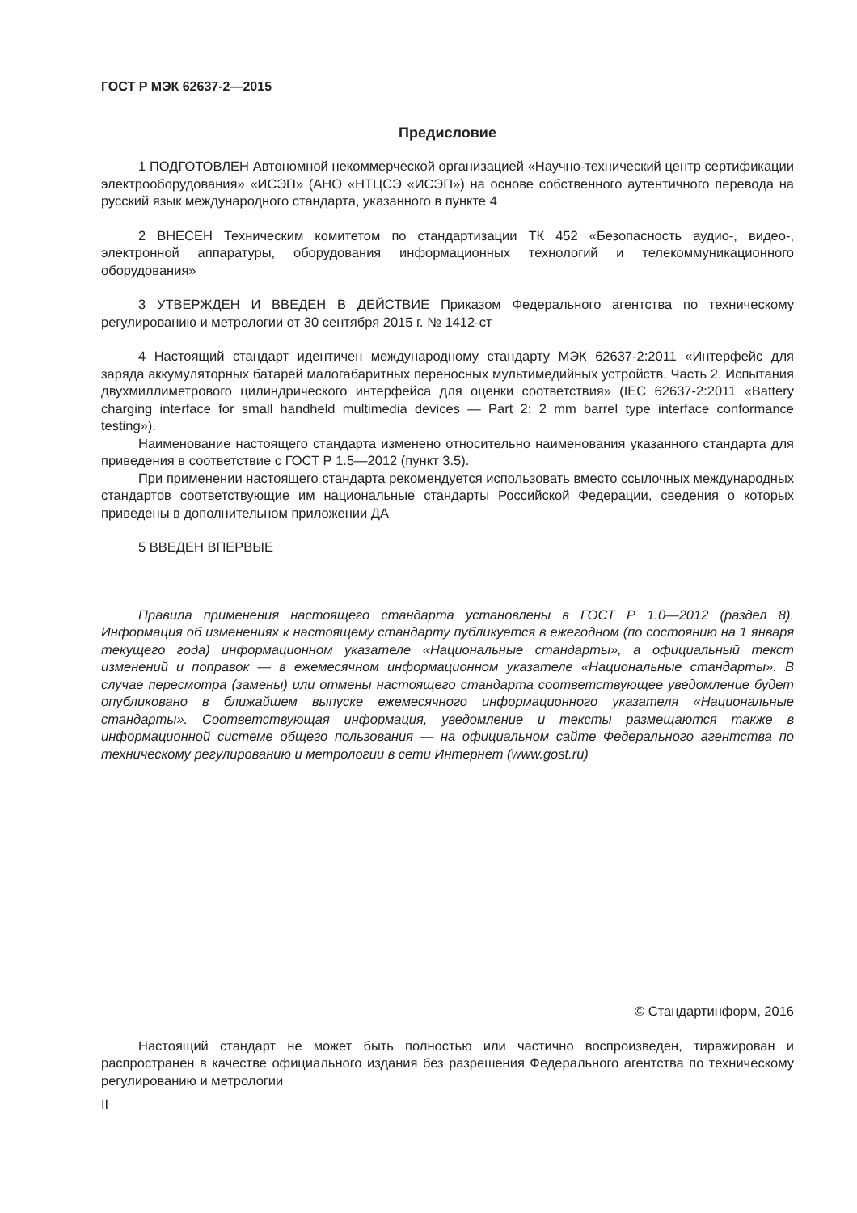ГОСТ Р МЭК 62637-2—2015
Предисловие
1 ПОДГОТОВЛЕН Автономной некоммерческой организацией «Научно-технический центр сертификации электрооборудования» «ИСЭП» (АНО «НТЦСЭ «ИСЭП») на основе собственного аутентичного перевода на русский язык международного стандарта, указанного в пункте 4
2 ВНЕСЕН Техническим комитетом по стандартизации ТК 452 «Безопасность аудио-, видео-, электронной аппаратуры, оборудования информационных технологий и телекоммуникационного оборудования»
3 УТВЕРЖДЕН И ВВЕДЕН В ДЕЙСТВИЕ Приказом Федерального агентства по техническому регулированию и метрологии от 30 сентября 2015 г. № 1412-ст
4 Настоящий стандарт идентичен международному стандарту МЭК 62637-2:2011 «Интерфейс для заряда аккумуляторных батарей малогабаритных переносных мультимедийных устройств. Часть 2. Испытания двухмиллиметрового цилиндрического интерфейса для оценки соответствия» (IEC 62637-2:2011 «Battery charging interface for small handheld multimedia devices — Part 2: 2 mm barrel type interface conformance testing»).
Наименование настоящего стандарта изменено относительно наименования указанного стандарта для приведения в соответствие с ГОСТ Р 1.5—2012 (пункт 3.5).
При применении настоящего стандарта рекомендуется использовать вместо ссылочных международных стандартов соответствующие им национальные стандарты Российской Федерации, сведения о которых приведены в дополнительном приложении ДА
5 ВВЕДЕН ВПЕРВЫЕ
Правила применения настоящего стандарта установлены в ГОСТ Р 1.0—2012 (раздел 8). Информация об изменениях к настоящему стандарту публикуется в ежегодном (по состоянию на 1 января текущего года) информационном указателе «Национальные стандарты», а официальный текст изменений и поправок — в ежемесячном информационном указателе «Национальные стандарты». В случае пересмотра (замены) или отмены настоящего стандарта соответствующее уведомление будет опубликовано в ближайшем выпуске ежемесячного информационного указателя «Национальные стандарты». Соответствующая информация, уведомление и тексты размещаются также в информационной системе общего пользования — на официальном сайте Федерального агентства по техническому регулированию и метрологии в сети Интернет (www.gost.ru)
© Стандартинформ, 2016
Настоящий стандарт не может быть полностью или частично воспроизведен, тиражирован и распространен в качестве официального издания без разрешения Федерального агентства по техническому регулированию и метрологии
II